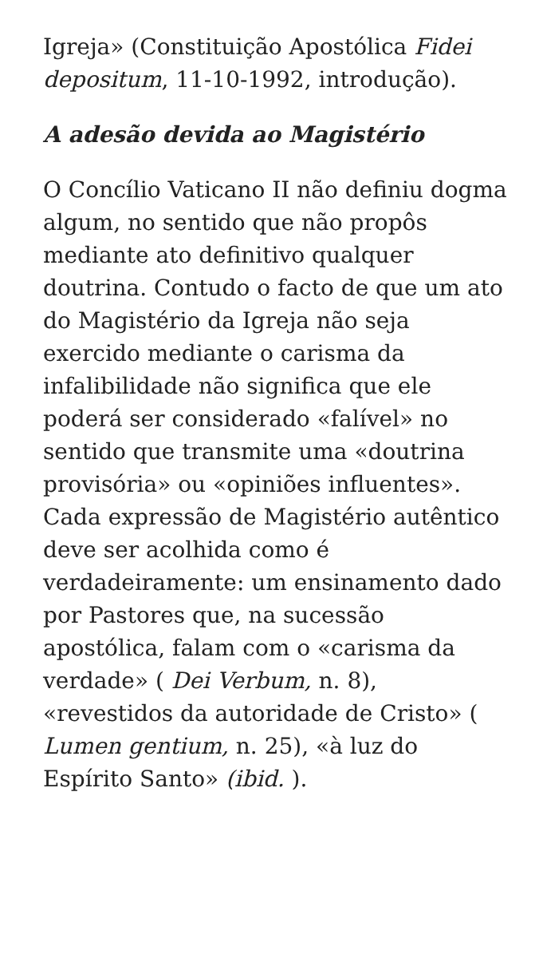Igreja» (Constituição Apostólica Fidei depositum, 11-10-1992, introdução).
A adesão devida ao Magistério
O Concílio Vaticano II não definiu dogma algum, no sentido que não propôs mediante ato definitivo qualquer doutrina. Contudo o facto de que um ato do Magistério da Igreja não seja exercido mediante o carisma da infalibilidade não significa que ele poderá ser considerado «falível» no sentido que transmite uma «doutrina provisória» ou «opiniões influentes». Cada expressão de Magistério autêntico deve ser acolhida como é verdadeiramente: um ensinamento dado por Pastores que, na sucessão apostólica, falam com o «carisma da verdade» ( Dei Verbum, n. 8), «revestidos da autoridade de Cristo» ( Lumen gentium, n. 25), «à luz do Espírito Santo» (ibid. ).